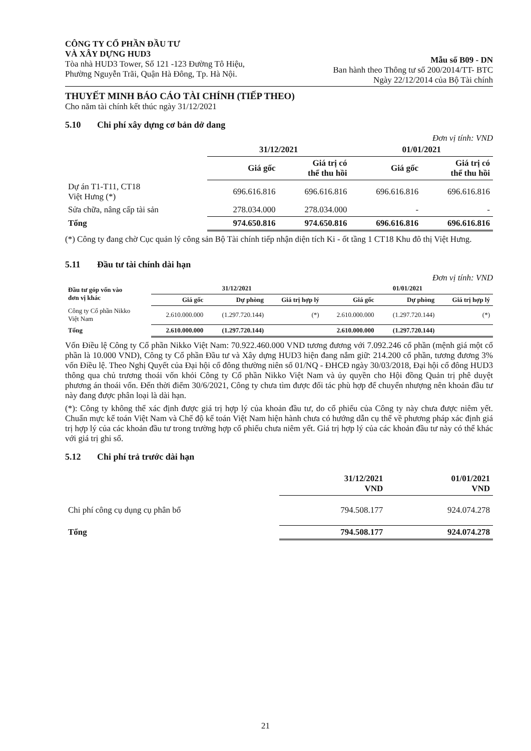CÔNG TY CỔ PHẦN ĐẦU TƯ
VÀ XÂY DỰNG HUD3
Tòa nhà HUD3 Tower, Số 121 -123 Đường Tô Hiệu,
Phường Nguyễn Trãi, Quận Hà Đông, Tp. Hà Nội.
Mẫu số B09 - DN
Ban hành theo Thông tư số 200/2014/TT- BTC
Ngày 22/12/2014 của Bộ Tài chính
THUYẾT MINH BÁO CÁO TÀI CHÍNH (TIẾP THEO)
Cho năm tài chính kết thúc ngày 31/12/2021
5.10 Chi phí xây dựng cơ bản dở dang
Đơn vị tính: VND
| | 31/12/2021 | | 01/01/2021 | |
| --- | --- | --- | --- | --- |
| | Giá gốc | Giá trị có thể thu hồi | Giá gốc | Giá trị có thể thu hồi |
| Dự án T1-T11, CT18 Việt Hưng (*) | 696.616.816 | 696.616.816 | 696.616.816 | 696.616.816 |
| Sửa chữa, nâng cấp tài sản | 278.034.000 | 278.034.000 | - | - |
| Tổng | 974.650.816 | 974.650.816 | 696.616.816 | 696.616.816 |
(*) Công ty đang chờ Cục quản lý công sản Bộ Tài chính tiếp nhận diện tích Ki - ốt tầng 1 CT18 Khu đô thị Việt Hưng.
5.11 Đầu tư tài chính dài hạn
Đơn vị tính: VND
| Đầu tư góp vốn vào đơn vị khác | 31/12/2021 | | | 01/01/2021 | | |
| --- | --- | --- | --- | --- | --- | --- |
| | Giá gốc | Dự phòng | Giá trị hợp lý | Giá gốc | Dự phòng | Giá trị hợp lý |
| Công ty Cổ phần Nikko Việt Nam | 2.610.000.000 | (1.297.720.144) | (*) | 2.610.000.000 | (1.297.720.144) | (*) |
| Tổng | 2.610.000.000 | (1.297.720.144) | | 2.610.000.000 | (1.297.720.144) | |
Vốn Điều lệ Công ty Cổ phần Nikko Việt Nam: 70.922.460.000 VND tương đương với 7.092.246 cổ phần (mệnh giá một cổ phần là 10.000 VND), Công ty Cổ phần Đầu tư và Xây dựng HUD3 hiện đang nắm giữ: 214.200 cổ phần, tương đương 3% vốn Điều lệ. Theo Nghị Quyết của Đại hội cổ đông thường niên số 01/NQ - ĐHCĐ ngày 30/03/2018, Đại hội cổ đông HUD3 thông qua chủ trương thoái vốn khỏi Công ty Cổ phần Nikko Việt Nam và ủy quyền cho Hội đồng Quản trị phê duyệt phương án thoái vốn. Đến thời điểm 30/6/2021, Công ty chưa tìm được đối tác phù hợp để chuyển nhượng nên khoản đầu tư này đang được phân loại là dài hạn.
(*): Công ty không thể xác định được giá trị hợp lý của khoản đầu tư, do cổ phiếu của Công ty này chưa được niêm yết. Chuẩn mực kế toán Việt Nam và Chế độ kế toán Việt Nam hiện hành chưa có hướng dẫn cụ thể về phương pháp xác định giá trị hợp lý của các khoản đầu tư trong trường hợp cổ phiếu chưa niêm yết. Giá trị hợp lý của các khoản đầu tư này có thể khác với giá trị ghi sổ.
5.12 Chi phí trả trước dài hạn
| | 31/12/2021 VND | 01/01/2021 VND |
| --- | --- | --- |
| Chi phí công cụ dụng cụ phân bổ | 794.508.177 | 924.074.278 |
| Tổng | 794.508.177 | 924.074.278 |
21